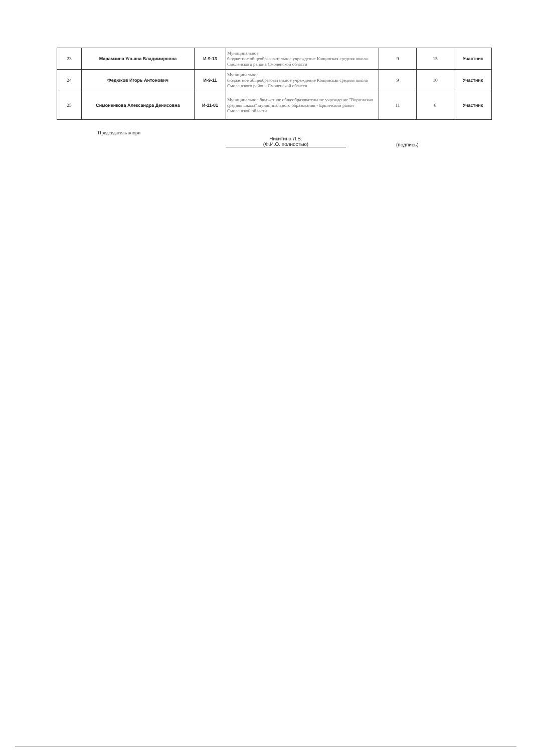| 23 | Марамзина Ульяна Владимировна | И-9-13 | Муниципальное бюджетное общеобразовательное учреждение Кощинская средняя школа Смоленского района Смоленской области | 9 | 15 | Участник |
| 24 | Федюков Игорь Антонович | И-9-11 | Муниципальное бюджетное общеобразовательное учреждение Кощинская средняя школа Смоленского района Смоленской области | 9 | 10 | Участник |
| 25 | Симоненкова Александра Денисовна | И-11-01 | Муниципальное бюджетное общеобразовательное учреждение "Ворговская средняя школа" муниципального образования - Ершичский район Смоленской области | 11 | 8 | Участник |
Председатель жюри
Никитина Л.В.
(Ф.И.О. полностью)
(подпись)